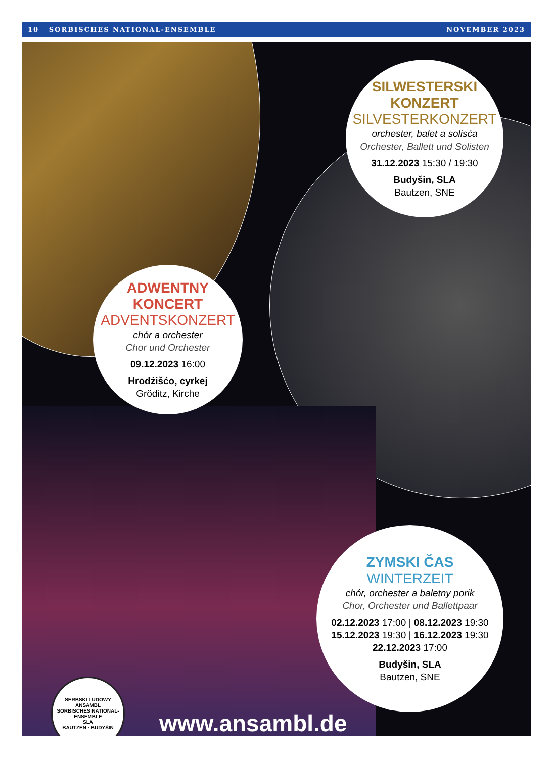10 SORBISCHES NATIONAL-ENSEMBLE NOVEMBER 2023
ADWENTNY KONCERT
ADVENTSKONZERT
chór a orchester
Chor und Orchester
09.12.2023 16:00
Hrodźišćo, cyrkej
Gröditz, Kirche
SILWESTERSKI KONZERT
SILVESTERKONZERT
orchester, balet a solisća
Orchester, Ballett und Solisten
31.12.2023 15:30 / 19:30
Budyšin, SLA
Bautzen, SNE
ZYMSKI ČAS
WINTERZEIT
chór, orchester a baletny porik
Chor, Orchester und Ballettpaar
02.12.2023 17:00 | 08.12.2023 19:30
15.12.2023 19:30 | 16.12.2023 19:30
22.12.2023 17:00
Budyšin, SLA
Bautzen, SNE
SERBSKI LUDOWY ANSAMBL
SORBISCHES NATIONAL-ENSEMBLE
SLA
BAUTZEN · BUDYŠIN
www.ansambl.de